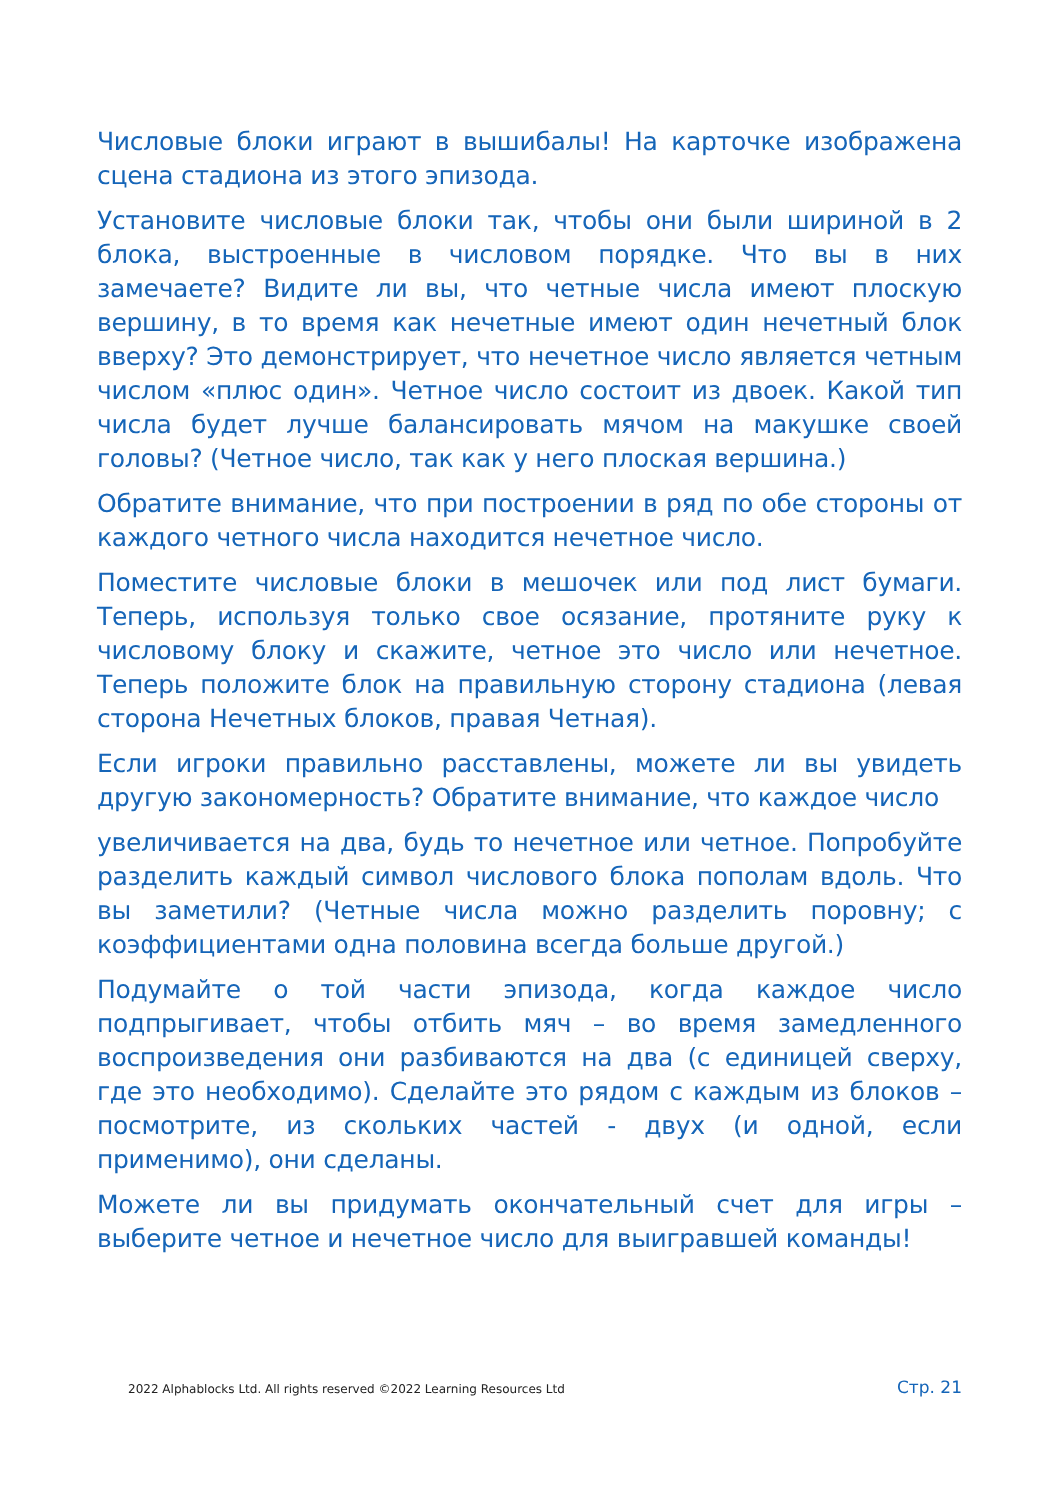Числовые блоки играют в вышибалы! На карточке изображена сцена стадиона из этого эпизода.
Установите числовые блоки так, чтобы они были шириной в 2 блока, выстроенные в числовом порядке. Что вы в них замечаете? Видите ли вы, что четные числа имеют плоскую вершину, в то время как нечетные имеют один нечетный блок вверху? Это демонстрирует, что нечетное число является четным числом «плюс один». Четное число состоит из двоек. Какой тип числа будет лучше балансировать мячом на макушке своей головы? (Четное число, так как у него плоская вершина.)
Обратите внимание, что при построении в ряд по обе стороны от каждого четного числа находится нечетное число.
Поместите числовые блоки в мешочек или под лист бумаги. Теперь, используя только свое осязание, протяните руку к числовому блоку и скажите, четное это число или нечетное. Теперь положите блок на правильную сторону стадиона (левая сторона Нечетных блоков, правая Четная).
Если игроки правильно расставлены, можете ли вы увидеть другую закономерность? Обратите внимание, что каждое число
увеличивается на два, будь то нечетное или четное. Попробуйте разделить каждый символ числового блока пополам вдоль. Что вы заметили? (Четные числа можно разделить поровну; с коэффициентами одна половина всегда больше другой.)
Подумайте о той части эпизода, когда каждое число подпрыгивает, чтобы отбить мяч – во время замедленного воспроизведения они разбиваются на два (с единицей сверху, где это необходимо). Сделайте это рядом с каждым из блоков – посмотрите, из скольких частей - двух (и одной, если применимо), они сделаны.
Можете ли вы придумать окончательный счет для игры – выберите четное и нечетное число для выигравшей команды!
2022 Alphablocks Ltd. All rights reserved ©2022 Learning Resources Ltd Стр. 21